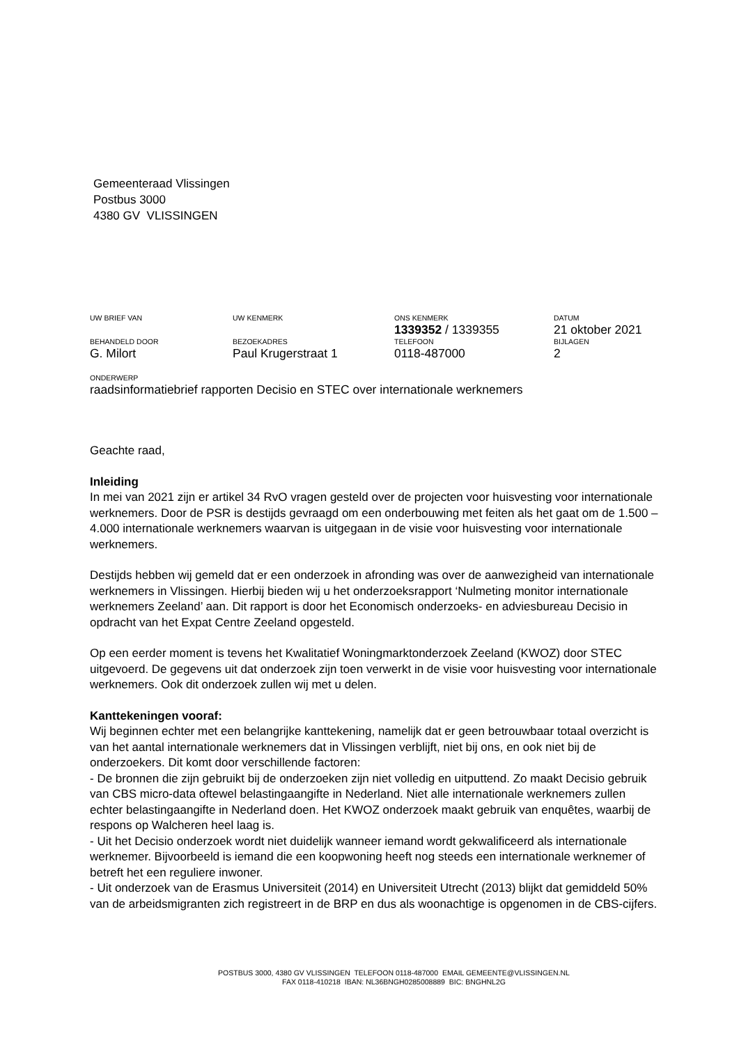Gemeenteraad Vlissingen
Postbus 3000
4380 GV VLISSINGEN
UW BRIEF VAN UW KENMERK ONS KENMERK DATUM
1339352 / 1339355 21 oktober 2021
BEHANDELD DOOR BEZOEKADRES TELEFOON BIJLAGEN
G. Milort Paul Krugerstraat 1 0118-487000 2
ONDERWERP
raadsinformatiebrief rapporten Decisio en STEC over internationale werknemers
Geachte raad,
Inleiding
In mei van 2021 zijn er artikel 34 RvO vragen gesteld over de projecten voor huisvesting voor internationale werknemers. Door de PSR is destijds gevraagd om een onderbouwing met feiten als het gaat om de 1.500 – 4.000 internationale werknemers waarvan is uitgegaan in de visie voor huisvesting voor internationale werknemers.
Destijds hebben wij gemeld dat er een onderzoek in afronding was over de aanwezigheid van internationale werknemers in Vlissingen. Hierbij bieden wij u het onderzoeksrapport ‘Nulmeting monitor internationale werknemers Zeeland’ aan. Dit rapport is door het Economisch onderzoeks- en adviesbureau Decisio in opdracht van het Expat Centre Zeeland opgesteld.
Op een eerder moment is tevens het Kwalitatief Woningmarktonderzoek Zeeland (KWOZ) door STEC uitgevoerd. De gegevens uit dat onderzoek zijn toen verwerkt in de visie voor huisvesting voor internationale werknemers. Ook dit onderzoek zullen wij met u delen.
Kanttekeningen vooraf:
Wij beginnen echter met een belangrijke kanttekening, namelijk dat er geen betrouwbaar totaal overzicht is van het aantal internationale werknemers dat in Vlissingen verblijft, niet bij ons, en ook niet bij de onderzoekers. Dit komt door verschillende factoren:
- De bronnen die zijn gebruikt bij de onderzoeken zijn niet volledig en uitputtend. Zo maakt Decisio gebruik van CBS micro-data oftewel belastingaangifte in Nederland. Niet alle internationale werknemers zullen echter belastingaangifte in Nederland doen. Het KWOZ onderzoek maakt gebruik van enquêtes, waarbij de respons op Walcheren heel laag is.
- Uit het Decisio onderzoek wordt niet duidelijk wanneer iemand wordt gekwalificeerd als internationale werknemer. Bijvoorbeeld is iemand die een koopwoning heeft nog steeds een internationale werknemer of betreft het een reguliere inwoner.
- Uit onderzoek van de Erasmus Universiteit (2014) en Universiteit Utrecht (2013) blijkt dat gemiddeld 50% van de arbeidsmigranten zich registreert in de BRP en dus als woonachtige is opgenomen in de CBS-cijfers.
POSTBUS 3000, 4380 GV VLISSINGEN TELEFOON 0118-487000 EMAIL GEMEENTE@VLISSINGEN.NL
FAX 0118-410218 IBAN: NL36BNGH0285008889 BIC: BNGHNL2G